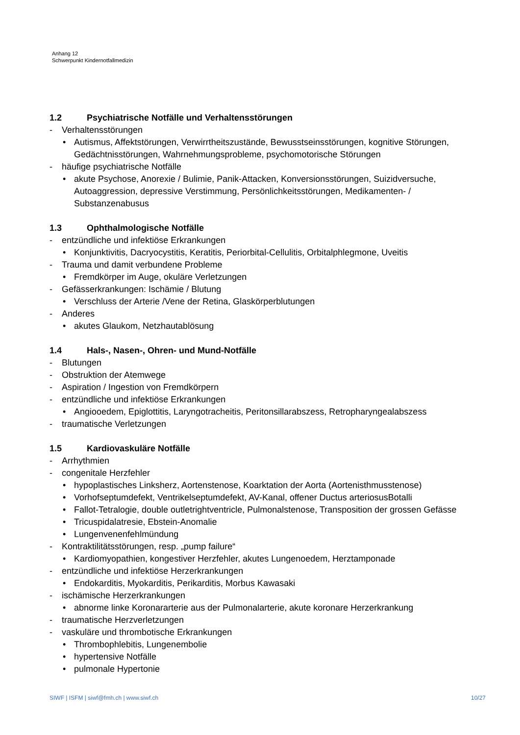Anhang 12
Schwerpunkt Kindernotfallmedizin
1.2 Psychiatrische Notfälle und Verhaltensstörungen
- Verhaltensstörungen
• Autismus, Affektstörungen, Verwirrtheitszustände, Bewusstseinsstörungen, kognitive Störungen, Gedächtnisstörungen, Wahrnehmungsprobleme, psychomotorische Störungen
- häufige psychiatrische Notfälle
• akute Psychose, Anorexie / Bulimie, Panik-Attacken, Konversionsstörungen, Suizidversuche, Autoaggression, depressive Verstimmung, Persönlichkeitsstörungen, Medikamenten- / Substanzenabusus
1.3 Ophthalmologische Notfälle
- entzündliche und infektiöse Erkrankungen
• Konjunktivitis, Dacryocystitis, Keratitis, Periorbital-Cellulitis, Orbitalphlegmone, Uveitis
- Trauma und damit verbundene Probleme
• Fremdkörper im Auge, okuläre Verletzungen
- Gefässerkrankungen: Ischämie / Blutung
• Verschluss der Arterie /Vene der Retina, Glaskörperblutungen
- Anderes
• akutes Glaukom, Netzhautablösung
1.4 Hals-, Nasen-, Ohren- und Mund-Notfälle
- Blutungen
- Obstruktion der Atemwege
- Aspiration / Ingestion von Fremdkörpern
- entzündliche und infektiöse Erkrankungen
• Angiooedem, Epiglottitis, Laryngotracheitis, Peritonsillarabszess, Retropharyngealabszess
- traumatische Verletzungen
1.5 Kardiovaskuläre Notfälle
- Arrhythmien
- congenitale Herzfehler
• hypoplastisches Linksherz, Aortenstenose, Koarktation der Aorta (Aortenisthmusstenose)
• Vorhofseptumdefekt, Ventrikelseptumdefekt, AV-Kanal, offener Ductus arteriosusBotalli
• Fallot-Tetralogie, double outletrightventricle, Pulmonalstenose, Transposition der grossen Gefässe
• Tricuspidalatresie, Ebstein-Anomalie
• Lungenvenenfehlmündung
- Kontraktilitätsstörungen, resp. „pump failure“
• Kardiomyopathien, kongestiver Herzfehler, akutes Lungenoedem, Herztamponade
- entzündliche und infektiöse Herzerkrankungen
• Endokarditis, Myokarditis, Perikarditis, Morbus Kawasaki
- ischämische Herzerkrankungen
• abnorme linke Koronararterie aus der Pulmonalarterie, akute koronare Herzerkrankung
- traumatische Herzverletzungen
- vaskuläre und thrombotische Erkrankungen
• Thrombophlebitis, Lungenembolie
• hypertensive Notfälle
• pulmonale Hypertonie
SIWF | ISFM | siwf@fmh.ch | www.siwf.ch 10/27